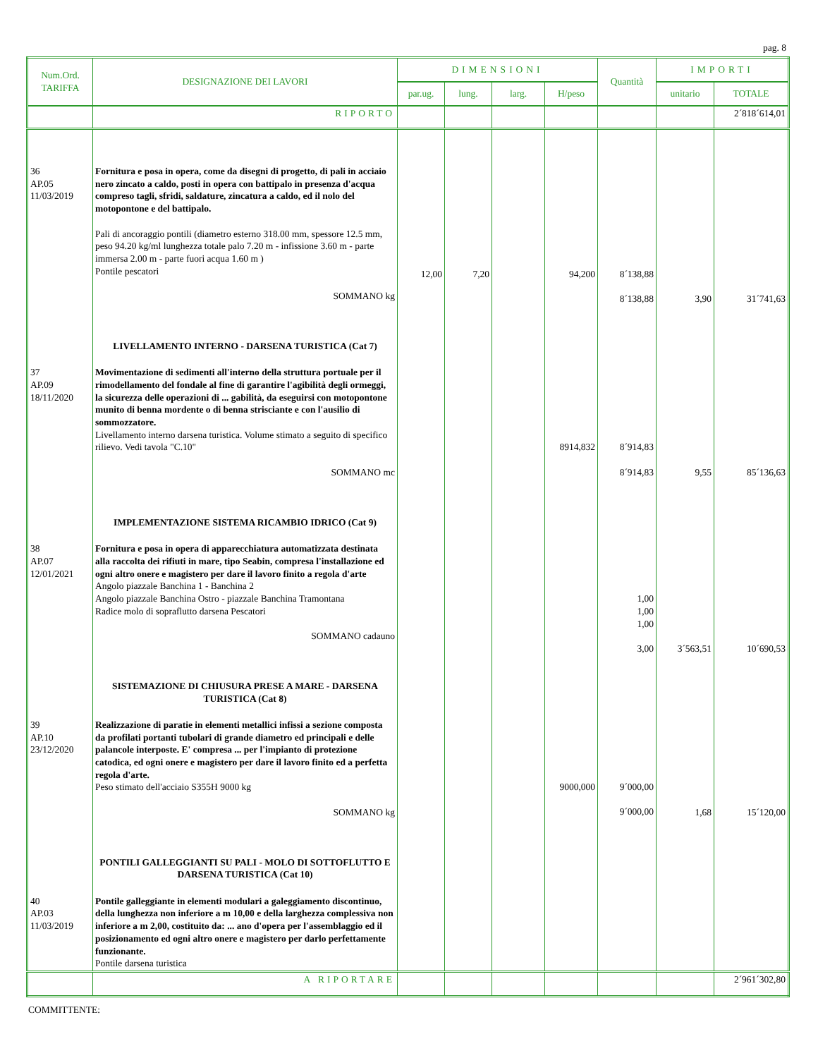pag. 8
| Num.Ord. TARIFFA | DESIGNAZIONE DEI LAVORI | DIMENSIONI | | | | Quantità | IMPORTI | |
| --- | --- | --- | --- | --- | --- | --- | --- | --- |
| | | par.ug. | lung. | larg. | H/peso | | unitario | TOTALE |
| | RIPORTO | | | | | | | 2´818´614,01 |
| 36 AP.05 11/03/2019 | Fornitura e posa in opera, come da disegni di progetto, di pali in acciaio nero zincato a caldo, posti in opera con battipalo in presenza d'acqua compreso tagli, sfridi, saldature, zincatura a caldo, ed il nolo del motopontone e del battipalo. Pali di ancoraggio pontili (diametro esterno 318.00 mm, spessore 12.5 mm, peso 94.20 kg/ml lunghezza totale palo 7.20 m - infissione 3.60 m - parte immersa 2.00 m - parte fuori acqua 1.60 m ) Pontile pescatori SOMMANO kg LIVELLAMENTO INTERNO - DARSENA TURISTICA (Cat 7) | 12,00 | 7,20 | | 94,200 | 8´138,88 8´138,88 | 3,90 | 31´741,63 |
| 37 AP.09 18/11/2020 | Movimentazione di sedimenti all'interno della struttura portuale per il rimodellamento del fondale al fine di garantire l'agibilità degli ormeggi, la sicurezza delle operazioni di ... gabilità, da eseguirsi con motopontone munito di benna mordente o di benna strisciante e con l'ausilio di sommozzatore. Livellamento interno darsena turistica. Volume stimato a seguito di specifico rilievo. Vedi tavola "C.10" SOMMANO mc IMPLEMENTAZIONE SISTEMA RICAMBIO IDRICO (Cat 9) | | | | 8914,832 | 8´914,83 8´914,83 | 9,55 | 85´136,63 |
| 38 AP.07 12/01/2021 | Fornitura e posa in opera di apparecchiatura automatizzata destinata alla raccolta dei rifiuti in mare, tipo Seabin, compresa l'installazione ed ogni altro onere e magistero per dare il lavoro finito a regola d'arte Angolo piazzale Banchina 1 - Banchina 2 Angolo piazzale Banchina Ostro - piazzale Banchina Tramontana Radice molo di sopraflutto darsena Pescatori SOMMANO cadauno SISTEMAZIONE DI CHIUSURA PRESE A MARE - DARSENA TURISTICA (Cat 8) | | | | | 1,00 1,00 1,00 3,00 | 3´563,51 | 10´690,53 |
| 39 AP.10 23/12/2020 | Realizzazione di paratie in elementi metallici infissi a sezione composta da profilati portanti tubolari di grande diametro ed principali e delle palancole interposte. E' compresa ... per l'impianto di protezione catodica, ed ogni onere e magistero per dare il lavoro finito ed a perfetta regola d'arte. Peso stimato dell'acciaio S355H 9000 kg SOMMANO kg PONTILI GALLEGGIANTI SU PALI - MOLO DI SOTTOFLUTTO E DARSENA TURISTICA (Cat 10) | | | | 9000,000 | 9´000,00 9´000,00 | 1,68 | 15´120,00 |
| 40 AP.03 11/03/2019 | Pontile galleggiante in elementi modulari a galeggiamento discontinuo, della lunghezza non inferiore a m 10,00 e della larghezza complessiva non inferiore a m 2,00, costituito da: ... ano d'opera per l'assemblaggio ed il posizionamento ed ogni altro onere e magistero per darlo perfettamente funzionante. Pontile darsena turistica | | | | | | | |
| | A RIPORTARE | | | | | | | 2´961´302,80 |
COMMITTENTE: